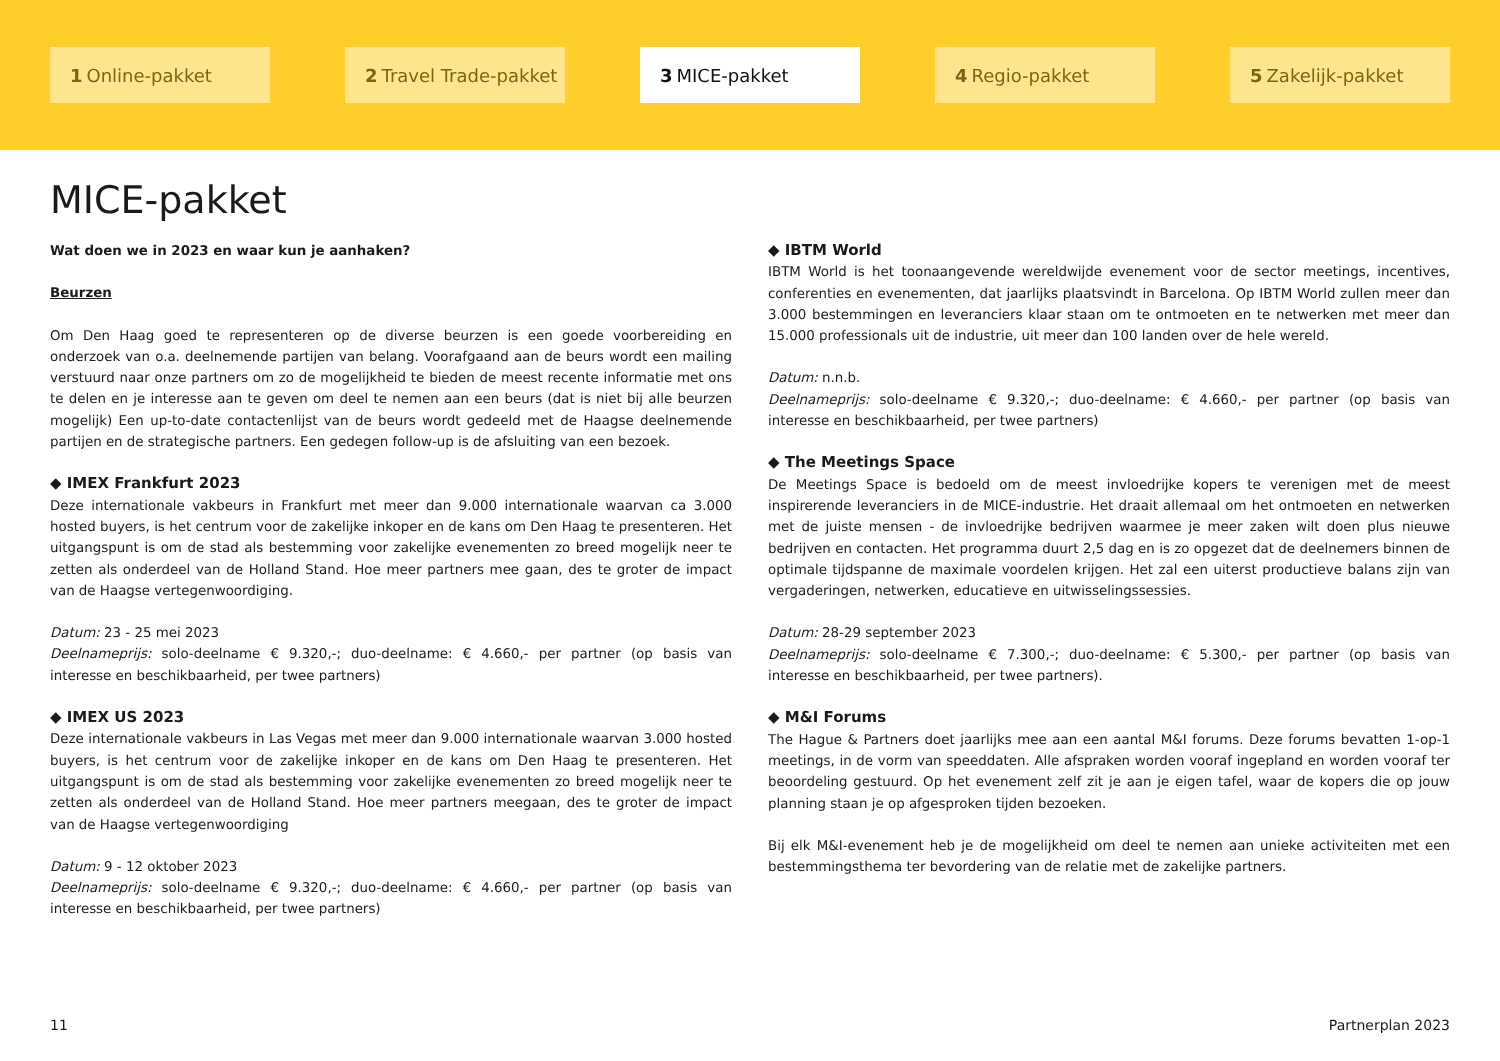1 Online-pakket
2 Travel Trade-pakket
3 MICE-pakket 4 Regio-pakket 5 Zakelijk-pakket
MICE-pakket
Wat doen we in 2023 en waar kun je aanhaken?
Beurzen
Om Den Haag goed te representeren op de diverse beurzen is een goede voorbereiding en onderzoek van o.a. deelnemende partijen van belang. Voorafgaand aan de beurs wordt een mailing verstuurd naar onze partners om zo de mogelijkheid te bieden de meest recente informatie met ons te delen en je interesse aan te geven om deel te nemen aan een beurs (dat is niet bij alle beurzen mogelijk) Een up-to-date contactenlijst van de beurs wordt gedeeld met de Haagse deelnemende partijen en de strategische partners. Een gedegen follow-up is de afsluiting van een bezoek.
◆ IMEX Frankfurt 2023
Deze internationale vakbeurs in Frankfurt met meer dan 9.000 internationale waarvan ca 3.000 hosted buyers, is het centrum voor de zakelijke inkoper en de kans om Den Haag te presenteren. Het uitgangspunt is om de stad als bestemming voor zakelijke evenementen zo breed mogelijk neer te zetten als onderdeel van de Holland Stand. Hoe meer partners mee gaan, des te groter de impact van de Haagse vertegenwoordiging.
Datum: 23 - 25 mei 2023
Deelnameprijs: solo-deelname € 9.320,-; duo-deelname: € 4.660,- per partner (op basis van interesse en beschikbaarheid, per twee partners)
◆ IMEX US 2023
Deze internationale vakbeurs in Las Vegas met meer dan 9.000 internationale waarvan 3.000 hosted buyers, is het centrum voor de zakelijke inkoper en de kans om Den Haag te presenteren. Het uitgangspunt is om de stad als bestemming voor zakelijke evenementen zo breed mogelijk neer te zetten als onderdeel van de Holland Stand. Hoe meer partners meegaan, des te groter de impact van de Haagse vertegenwoordiging
Datum: 9 - 12 oktober 2023
Deelnameprijs: solo-deelname € 9.320,-; duo-deelname: € 4.660,- per partner (op basis van interesse en beschikbaarheid, per twee partners)
◆ IBTM World
IBTM World is het toonaangevende wereldwijde evenement voor de sector meetings, incentives, conferenties en evenementen, dat jaarlijks plaatsvindt in Barcelona. Op IBTM World zullen meer dan 3.000 bestemmingen en leveranciers klaar staan om te ontmoeten en te netwerken met meer dan 15.000 professionals uit de industrie, uit meer dan 100 landen over de hele wereld.
Datum: n.n.b.
Deelnameprijs: solo-deelname € 9.320,-; duo-deelname: € 4.660,- per partner (op basis van interesse en beschikbaarheid, per twee partners)
◆ The Meetings Space
De Meetings Space is bedoeld om de meest invloedrijke kopers te verenigen met de meest inspirerende leveranciers in de MICE-industrie. Het draait allemaal om het ontmoeten en netwerken met de juiste mensen - de invloedrijke bedrijven waarmee je meer zaken wilt doen plus nieuwe bedrijven en contacten. Het programma duurt 2,5 dag en is zo opgezet dat de deelnemers binnen de optimale tijdspanne de maximale voordelen krijgen. Het zal een uiterst productieve balans zijn van vergaderingen, netwerken, educatieve en uitwisselingssessies.
Datum: 28-29 september 2023
Deelnameprijs: solo-deelname € 7.300,-; duo-deelname: € 5.300,- per partner (op basis van interesse en beschikbaarheid, per twee partners).
◆ M&I Forums
The Hague & Partners doet jaarlijks mee aan een aantal M&I forums. Deze forums bevatten 1-op-1 meetings, in de vorm van speeddaten. Alle afspraken worden vooraf ingepland en worden vooraf ter beoordeling gestuurd. Op het evenement zelf zit je aan je eigen tafel, waar de kopers die op jouw planning staan je op afgesproken tijden bezoeken.
Bij elk M&I-evenement heb je de mogelijkheid om deel te nemen aan unieke activiteiten met een bestemmingsthema ter bevordering van de relatie met de zakelijke partners.
11 Partnerplan 2023